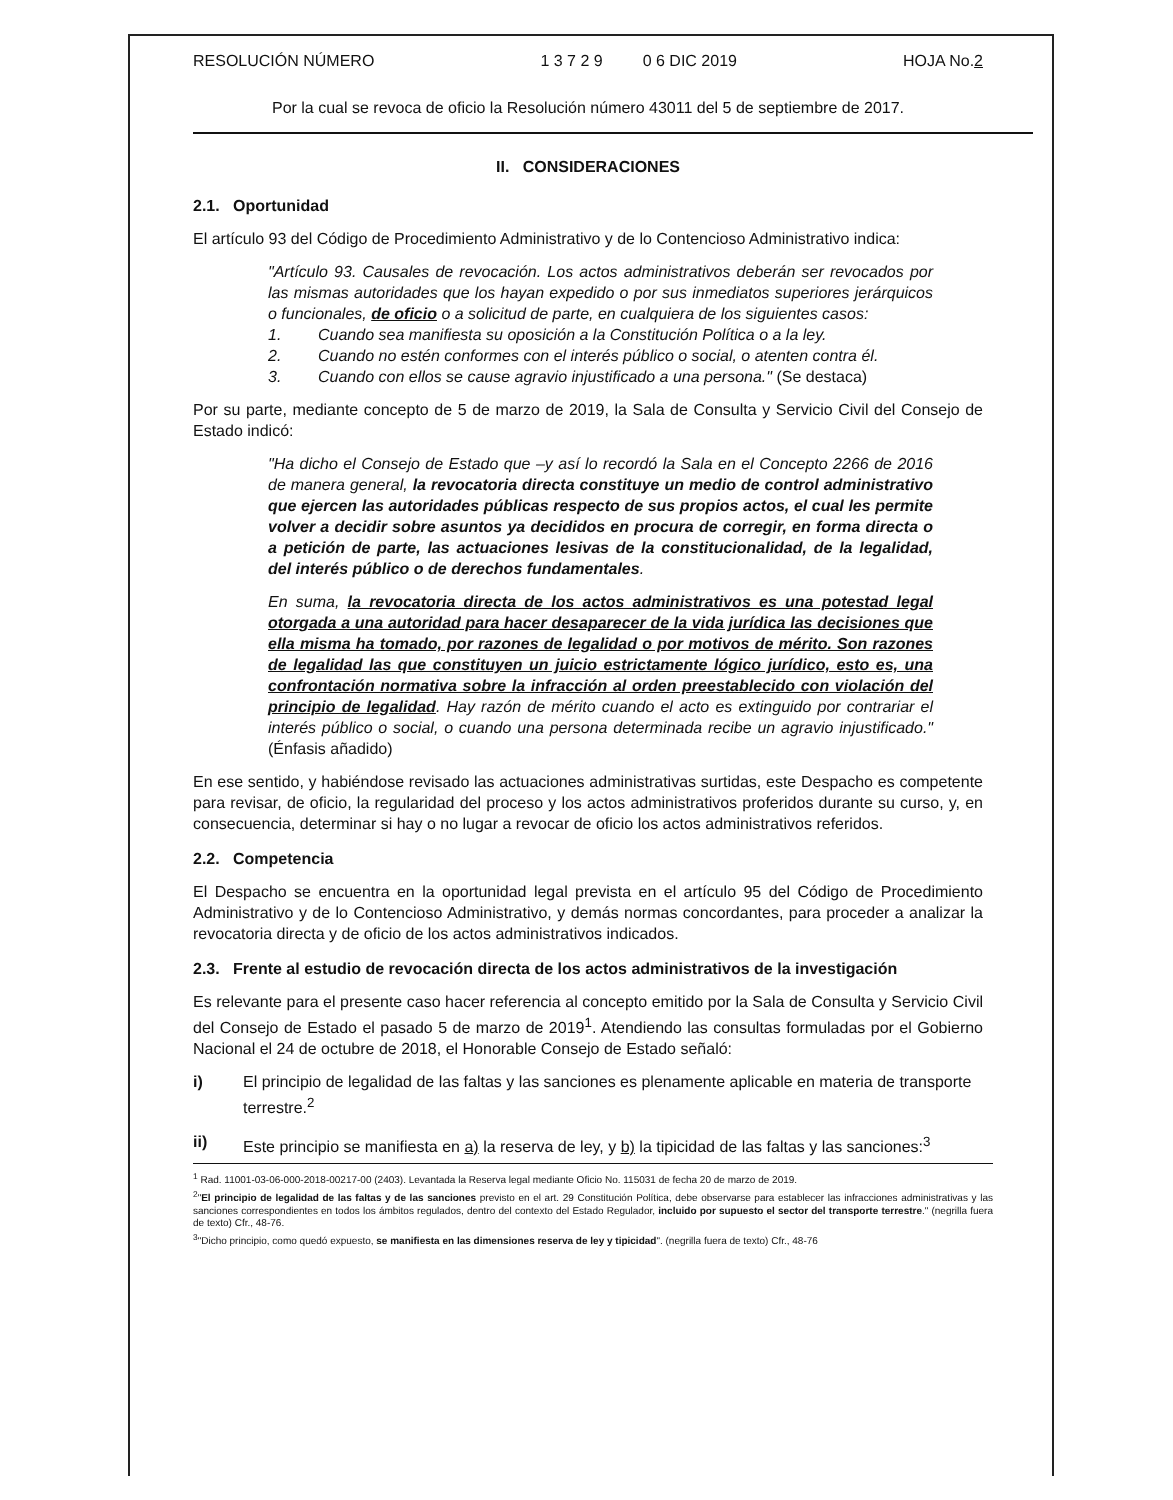RESOLUCIÓN NÚMERO 1 3 7 2 9 0 6 DIC 2019 HOJA No.2
Por la cual se revoca de oficio la Resolución número 43011 del 5 de septiembre de 2017.
II. CONSIDERACIONES
2.1. Oportunidad
El artículo 93 del Código de Procedimiento Administrativo y de lo Contencioso Administrativo indica:
"Artículo 93. Causales de revocación. Los actos administrativos deberán ser revocados por las mismas autoridades que los hayan expedido o por sus inmediatos superiores jerárquicos o funcionales, de oficio o a solicitud de parte, en cualquiera de los siguientes casos:
1. Cuando sea manifiesta su oposición a la Constitución Política o a la ley.
2. Cuando no estén conformes con el interés público o social, o atenten contra él.
3. Cuando con ellos se cause agravio injustificado a una persona." (Se destaca)
Por su parte, mediante concepto de 5 de marzo de 2019, la Sala de Consulta y Servicio Civil del Consejo de Estado indicó:
"Ha dicho el Consejo de Estado que –y así lo recordó la Sala en el Concepto 2266 de 2016 de manera general, la revocatoria directa constituye un medio de control administrativo que ejercen las autoridades públicas respecto de sus propios actos, el cual les permite volver a decidir sobre asuntos ya decididos en procura de corregir, en forma directa o a petición de parte, las actuaciones lesivas de la constitucionalidad, de la legalidad, del interés público o de derechos fundamentales.
En suma, la revocatoria directa de los actos administrativos es una potestad legal otorgada a una autoridad para hacer desaparecer de la vida jurídica las decisiones que ella misma ha tomado, por razones de legalidad o por motivos de mérito. Son razones de legalidad las que constituyen un juicio estrictamente lógico jurídico, esto es, una confrontación normativa sobre la infracción al orden preestablecido con violación del principio de legalidad. Hay razón de mérito cuando el acto es extinguido por contrariar el interés público o social, o cuando una persona determinada recibe un agravio injustificado." (Énfasis añadido)
En ese sentido, y habiéndose revisado las actuaciones administrativas surtidas, este Despacho es competente para revisar, de oficio, la regularidad del proceso y los actos administrativos proferidos durante su curso, y, en consecuencia, determinar si hay o no lugar a revocar de oficio los actos administrativos referidos.
2.2. Competencia
El Despacho se encuentra en la oportunidad legal prevista en el artículo 95 del Código de Procedimiento Administrativo y de lo Contencioso Administrativo, y demás normas concordantes, para proceder a analizar la revocatoria directa y de oficio de los actos administrativos indicados.
2.3. Frente al estudio de revocación directa de los actos administrativos de la investigación
Es relevante para el presente caso hacer referencia al concepto emitido por la Sala de Consulta y Servicio Civil del Consejo de Estado el pasado 5 de marzo de 2019<sup>1</sup>. Atendiendo las consultas formuladas por el Gobierno Nacional el 24 de octubre de 2018, el Honorable Consejo de Estado señaló:
i) El principio de legalidad de las faltas y las sanciones es plenamente aplicable en materia de transporte terrestre.<sup>2</sup>
ii) Este principio se manifiesta en a) la reserva de ley, y b) la tipicidad de las faltas y las sanciones:<sup>3</sup>
<sup>1</sup> Rad. 11001-03-06-000-2018-00217-00 (2403). Levantada la Reserva legal mediante Oficio No. 115031 de fecha 20 de marzo de 2019.
<sup>2</sup> "El principio de legalidad de las faltas y de las sanciones previsto en el art. 29 Constitución Política, debe observarse para establecer las infracciones administrativas y las sanciones correspondientes en todos los ámbitos regulados, dentro del contexto del Estado Regulador, incluido por supuesto el sector del transporte terrestre." (negrilla fuera de texto) Cfr., 48-76.
<sup>3</sup> "Dicho principio, como quedó expuesto, se manifiesta en las dimensiones reserva de ley y tipicidad". (negrilla fuera de texto) Cfr., 48-76